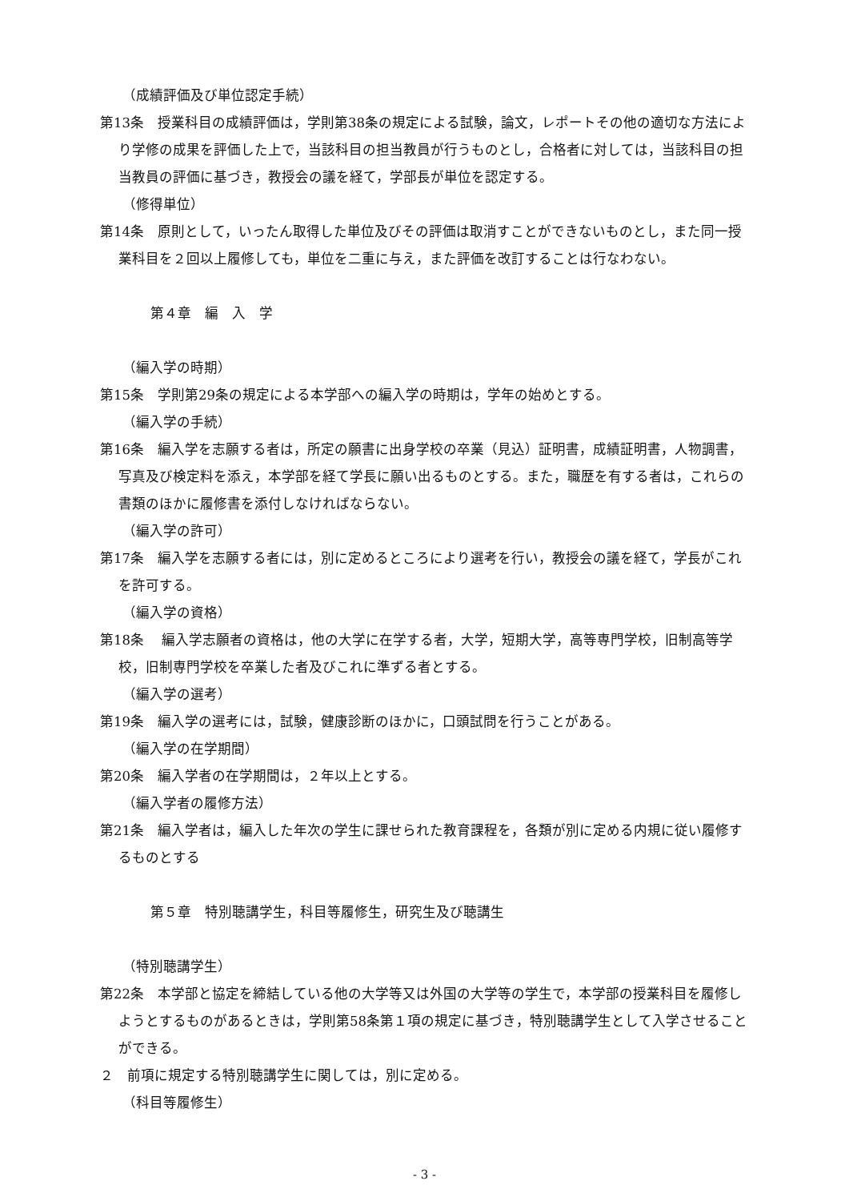（成績評価及び単位認定手続）
第13条　授業科目の成績評価は，学則第38条の規定による試験，論文，レポートその他の適切な方法により学修の成果を評価した上で，当該科目の担当教員が行うものとし，合格者に対しては，当該科目の担当教員の評価に基づき，教授会の議を経て，学部長が単位を認定する。
（修得単位）
第14条　原則として，いったん取得した単位及びその評価は取消すことができないものとし，また同一授業科目を２回以上履修しても，単位を二重に与え，また評価を改訂することは行なわない。
第４章　編　入　学
（編入学の時期）
第15条　学則第29条の規定による本学部への編入学の時期は，学年の始めとする。
（編入学の手続）
第16条　編入学を志願する者は，所定の願書に出身学校の卒業（見込）証明書，成績証明書，人物調書，写真及び検定料を添え，本学部を経て学長に願い出るものとする。また，職歴を有する者は，これらの書類のほかに履修書を添付しなければならない。
（編入学の許可）
第17条　編入学を志願する者には，別に定めるところにより選考を行い，教授会の議を経て，学長がこれを許可する。
（編入学の資格）
第18条　 編入学志願者の資格は，他の大学に在学する者，大学，短期大学，高等専門学校，旧制高等学校，旧制専門学校を卒業した者及びこれに準ずる者とする。
（編入学の選考）
第19条　編入学の選考には，試験，健康診断のほかに，口頭試問を行うことがある。
（編入学の在学期間）
第20条　編入学者の在学期間は，２年以上とする。
（編入学者の履修方法）
第21条　編入学者は，編入した年次の学生に課せられた教育課程を，各類が別に定める内規に従い履修するものとする
第５章　特別聴講学生，科目等履修生，研究生及び聴講生
（特別聴講学生）
第22条　本学部と協定を締結している他の大学等又は外国の大学等の学生で，本学部の授業科目を履修しようとするものがあるときは，学則第58条第１項の規定に基づき，特別聴講学生として入学させることができる。
２　前項に規定する特別聴講学生に関しては，別に定める。
（科目等履修生）
- 3 -